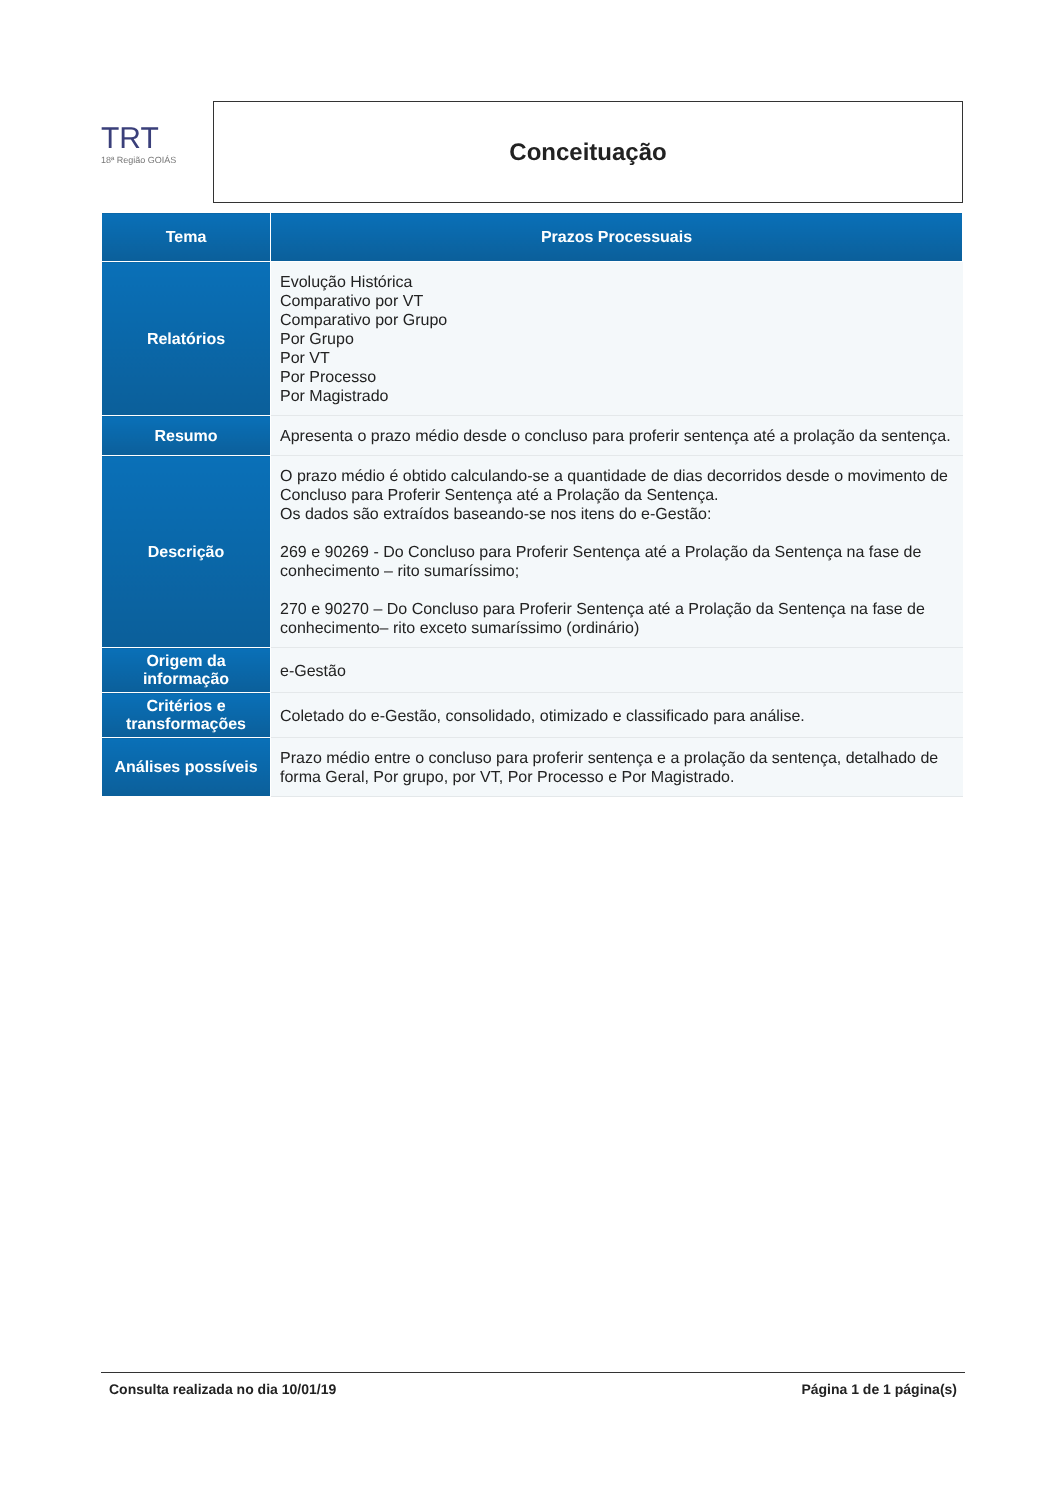TRT
18ª Região GOIÁS
Conceituação
| Tema | Prazos Processuais |
| --- | --- |
| Relatórios | Evolução Histórica Comparativo por VT Comparativo por Grupo Por Grupo Por VT Por Processo Por Magistrado |
| Resumo | Apresenta o prazo médio desde o concluso para proferir sentença até a prolação da sentença. |
| Descrição | O prazo médio é obtido calculando-se a quantidade de dias decorridos desde o movimento de Concluso para Proferir Sentença até a Prolação da Sentença. Os dados são extraídos baseando-se nos itens do e-Gestão: 269 e 90269 - Do Concluso para Proferir Sentença até a Prolação da Sentença na fase de conhecimento – rito sumaríssimo; 270 e 90270 – Do Concluso para Proferir Sentença até a Prolação da Sentença na fase de conhecimento– rito exceto sumaríssimo (ordinário) |
| Origem da informação | e-Gestão |
| Critérios e transformações | Coletado do e-Gestão, consolidado, otimizado e classificado para análise. |
| Análises possíveis | Prazo médio entre o concluso para proferir sentença e a prolação da sentença, detalhado de forma Geral, Por grupo, por VT, Por Processo e Por Magistrado. |
Consulta realizada no dia 10/01/19 Página 1 de 1 página(s)